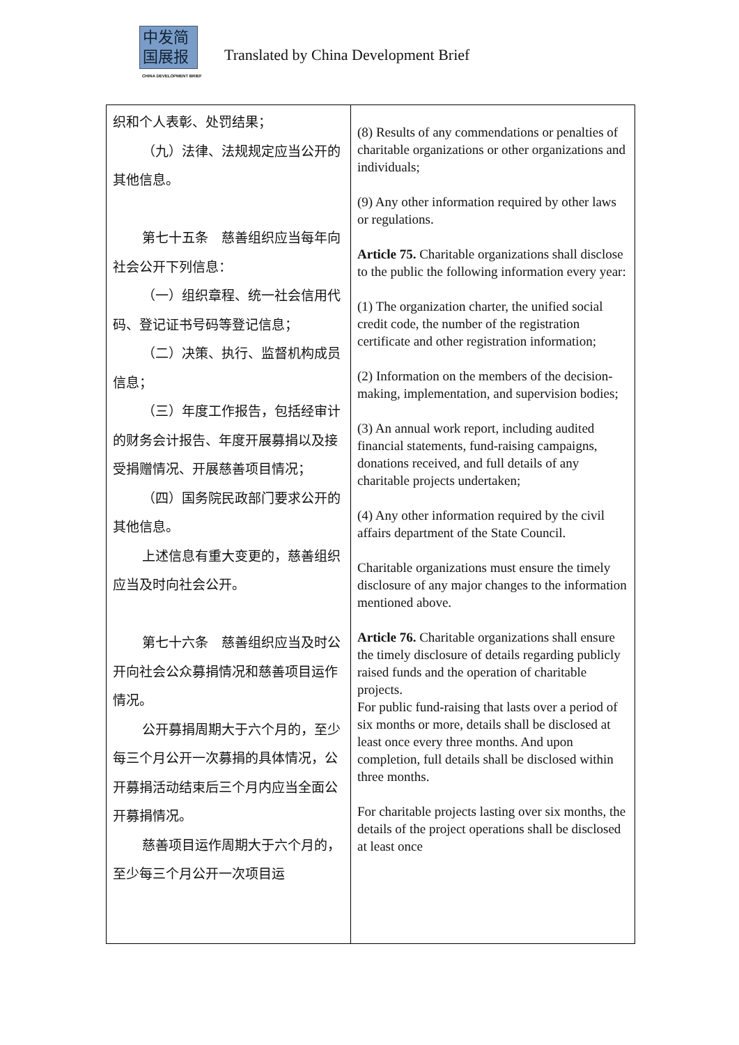中发简
国展报
CHINA DEVELOPMENT BRIEF
Translated by China Development Brief
| 织和个人表彰、处罚结果； （九）法律、法规规定应当公开的其他信息。 第七十五条 慈善组织应当每年向社会公开下列信息： （一）组织章程、统一社会信用代码、登记证书号码等登记信息； （二）决策、执行、监督机构成员信息； （三）年度工作报告，包括经审计的财务会计报告、年度开展募捐以及接受捐赠情况、开展慈善项目情况； （四）国务院民政部门要求公开的其他信息。 上述信息有重大变更的，慈善组织应当及时向社会公开。 第七十六条 慈善组织应当及时公开向社会公众募捐情况和慈善项目运作情况。 公开募捐周期大于六个月的，至少每三个月公开一次募捐的具体情况，公开募捐活动结束后三个月内应当全面公开募捐情况。 慈善项目运作周期大于六个月的，至少每三个月公开一次项目运 | (8) Results of any commendations or penalties of charitable organizations or other organizations and individuals; (9) Any other information required by other laws or regulations. Article 75. Charitable organizations shall disclose to the public the following information every year: (1) The organization charter, the unified social credit code, the number of the registration certificate and other registration information; (2) Information on the members of the decision-making, implementation, and supervision bodies; (3) An annual work report, including audited financial statements, fund-raising campaigns, donations received, and full details of any charitable projects undertaken; (4) Any other information required by the civil affairs department of the State Council. Charitable organizations must ensure the timely disclosure of any major changes to the information mentioned above. Article 76. Charitable organizations shall ensure the timely disclosure of details regarding publicly raised funds and the operation of charitable projects. For public fund-raising that lasts over a period of six months or more, details shall be disclosed at least once every three months. And upon completion, full details shall be disclosed within three months. For charitable projects lasting over six months, the details of the project operations shall be disclosed at least once |